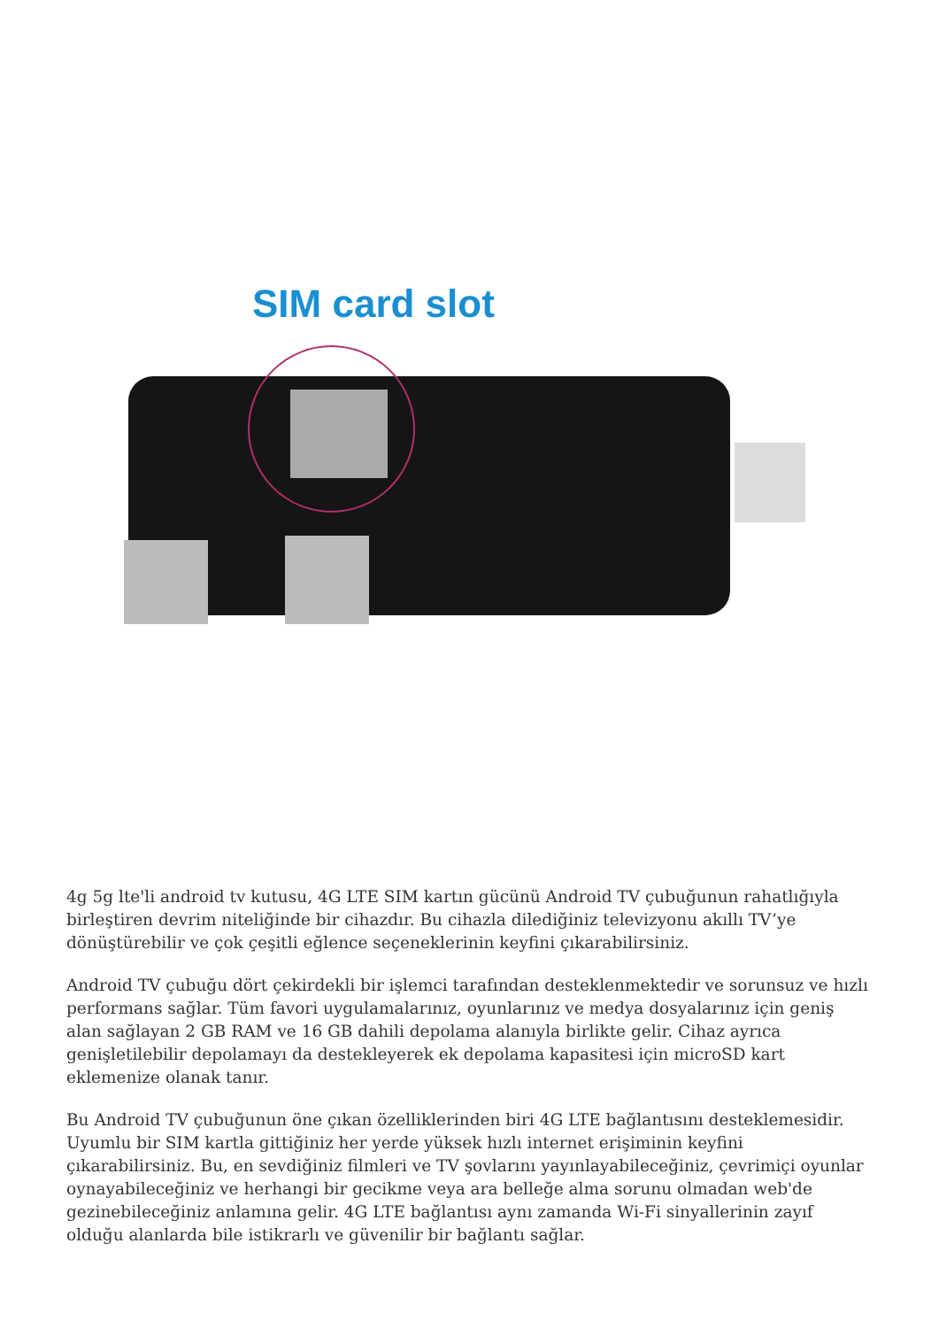SIM card slot
4g 5g lte'li android tv kutusu, 4G LTE SIM kartın gücünü Android TV çubuğunun rahatlığıyla birleştiren devrim niteliğinde bir cihazdır. Bu cihazla dilediğiniz televizyonu akıllı TV’ye dönüştürebilir ve çok çeşitli eğlence seçeneklerinin keyfini çıkarabilirsiniz.
Android TV çubuğu dört çekirdekli bir işlemci tarafından desteklenmektedir ve sorunsuz ve hızlı performans sağlar. Tüm favori uygulamalarınız, oyunlarınız ve medya dosyalarınız için geniş alan sağlayan 2 GB RAM ve 16 GB dahili depolama alanıyla birlikte gelir. Cihaz ayrıca genişletilebilir depolamayı da destekleyerek ek depolama kapasitesi için microSD kart eklemenize olanak tanır.
Bu Android TV çubuğunun öne çıkan özelliklerinden biri 4G LTE bağlantısını desteklemesidir. Uyumlu bir SIM kartla gittiğiniz her yerde yüksek hızlı internet erişiminin keyfini çıkarabilirsiniz. Bu, en sevdiğiniz filmleri ve TV şovlarını yayınlayabileceğiniz, çevrimiçi oyunlar oynayabileceğiniz ve herhangi bir gecikme veya ara belleğe alma sorunu olmadan web'de gezinebileceğiniz anlamına gelir. 4G LTE bağlantısı aynı zamanda Wi-Fi sinyallerinin zayıf olduğu alanlarda bile istikrarlı ve güvenilir bir bağlantı sağlar.